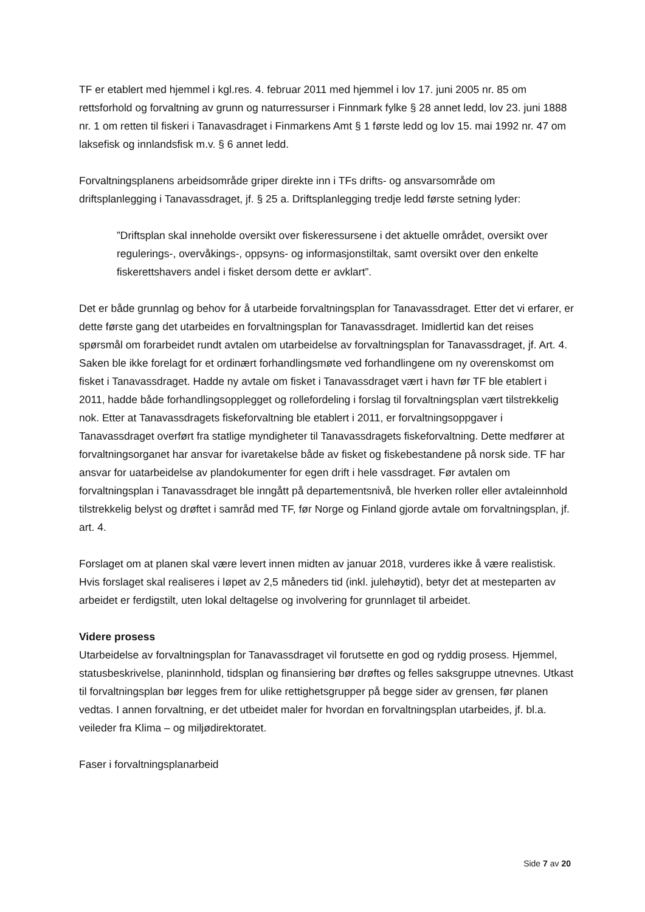TF er etablert med hjemmel i kgl.res. 4. februar 2011 med hjemmel i lov 17. juni 2005 nr. 85 om rettsforhold og forvaltning av grunn og naturressurser i Finnmark fylke § 28 annet ledd, lov 23. juni 1888 nr. 1 om retten til fiskeri i Tanavasdraget i Finmarkens Amt § 1 første ledd og lov 15. mai 1992 nr. 47 om laksefisk og innlandsfisk m.v. § 6 annet ledd.
Forvaltningsplanens arbeidsområde griper direkte inn i TFs drifts- og ansvarsområde om driftsplanlegging i Tanavassdraget, jf. § 25 a. Driftsplanlegging tredje ledd første setning lyder:
”Driftsplan skal inneholde oversikt over fiskeressursene i det aktuelle området, oversikt over regulerings-, overvåkings-, oppsyns- og informasjonstiltak, samt oversikt over den enkelte fiskerettshavers andel i fisket dersom dette er avklart”.
Det er både grunnlag og behov for å utarbeide forvaltningsplan for Tanavassdraget. Etter det vi erfarer, er dette første gang det utarbeides en forvaltningsplan for Tanavassdraget. Imidlertid kan det reises spørsmål om forarbeidet rundt avtalen om utarbeidelse av forvaltningsplan for Tanavassdraget, jf. Art. 4. Saken ble ikke forelagt for et ordinært forhandlingsmøte ved forhandlingene om ny overenskomst om fisket i Tanavassdraget. Hadde ny avtale om fisket i Tanavassdraget vært i havn før TF ble etablert i 2011, hadde både forhandlingsopplegget og rollefordeling i forslag til forvaltningsplan vært tilstrekkelig nok. Etter at Tanavassdragets fiskeforvaltning ble etablert i 2011, er forvaltningsoppgaver i Tanavassdraget overført fra statlige myndigheter til Tanavassdragets fiskeforvaltning. Dette medfører at forvaltningsorganet har ansvar for ivaretakelse både av fisket og fiskebestandene på norsk side. TF har ansvar for uatarbeidelse av plandokumenter for egen drift i hele vassdraget. Før avtalen om forvaltningsplan i Tanavassdraget ble inngått på departementsnivå, ble hverken roller eller avtaleinnhold tilstrekkelig belyst og drøftet i samråd med TF, før Norge og Finland gjorde avtale om forvaltningsplan, jf. art. 4.
Forslaget om at planen skal være levert innen midten av januar 2018, vurderes ikke å være realistisk. Hvis forslaget skal realiseres i løpet av 2,5 måneders tid (inkl. julehøytid), betyr det at mesteparten av arbeidet er ferdigstilt, uten lokal deltagelse og involvering for grunnlaget til arbeidet.
Videre prosess
Utarbeidelse av forvaltningsplan for Tanavassdraget vil forutsette en god og ryddig prosess. Hjemmel, statusbeskrivelse, planinnhold, tidsplan og finansiering bør drøftes og felles saksgruppe utnevnes. Utkast til forvaltningsplan bør legges frem for ulike rettighetsgrupper på begge sider av grensen, før planen vedtas. I annen forvaltning, er det utbeidet maler for hvordan en forvaltningsplan utarbeides, jf. bl.a. veileder fra Klima – og miljødirektoratet.
Faser i forvaltningsplanarbeid
Side 7 av 20